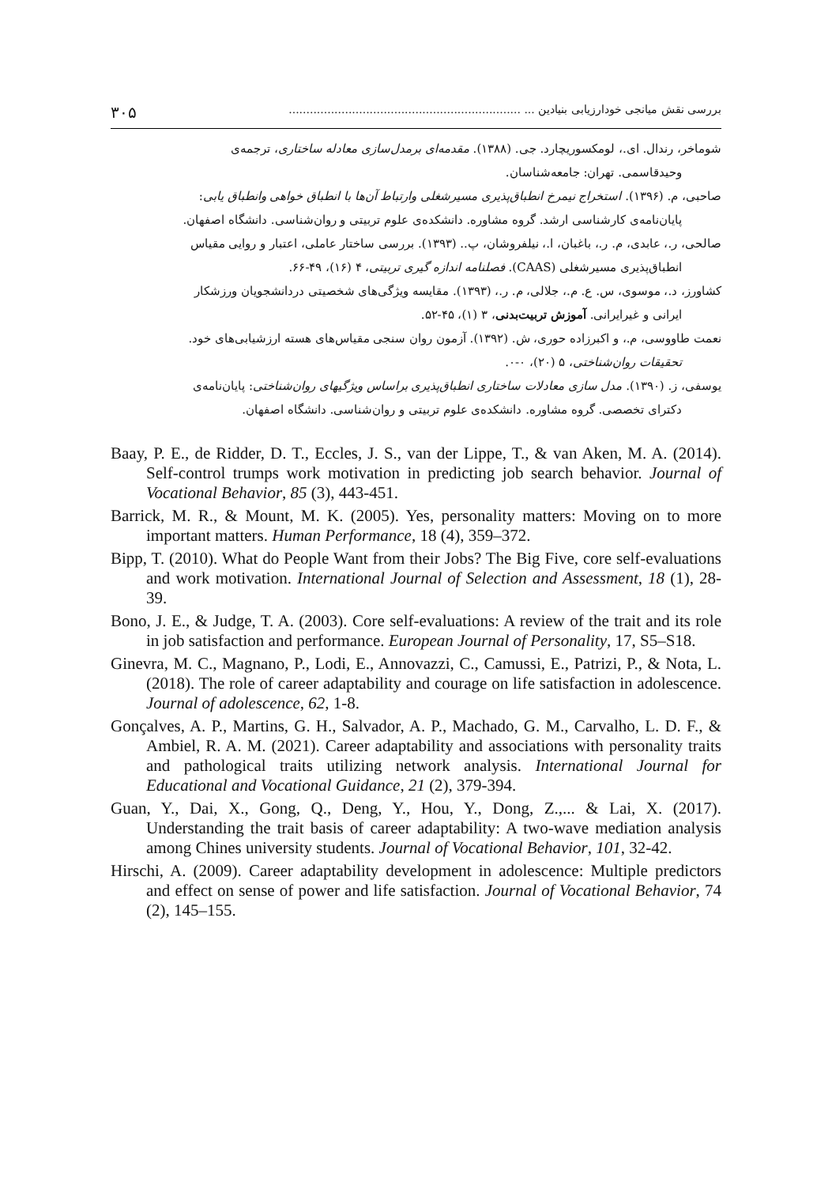بررسی نقش میانجی خودارزیابی بنیادین ... .................................................................. ۳۰۵
شوماخر، رندال. ای.، لومکسوریچارد. جی. (۱۳۸۸). مقدمه‌ای برمدل‌سازی معادله ساختاری، ترجمه‌ی
وحیدقاسمی. تهران: جامعه‌شناسان.
صاحبی، م. (۱۳۹۶). استخراج نیمرخ انطباق‌پذیری مسیرشغلی وارتباط آن‌ها با انطباق خواهی وانطباق یابی:
پایان‌نامه‌ی کارشناسی ارشد. گروه مشاوره. دانشکده‌ی علوم تربیتی و روان‌شناسی. دانشگاه اصفهان.
صالحی، ر.، عابدی، م. ر.، باغبان، ا.، نیلفروشان، پ.. (۱۳۹۳). بررسی ساختار عاملی، اعتبار و روایی مقیاس
انطباق‌پذیری مسیرشغلی (CAAS). فصلنامه اندازه گیری تربیتی، ۴ (۱۶)، ۴۹-۶۶.
کشاورز، د.، موسوی، س. ع. م.، جلالی، م. ر.، (۱۳۹۳). مقایسه ویژگی‌های شخصیتی دردانشجویان ورزشکار
ایرانی و غیرایرانی. آموزش تربیت‌بدنی، ۳ (۱)، ۴۵-۵۲.
نعمت طاووسی، م.، و اکبرزاده حوری، ش. (۱۳۹۲). آزمون روان سنجی مقیاس‌های هسته ارزشیابی‌های خود.
تحقیقات روان‌شناختی، ۵ (۲۰)، ۰-۰.
یوسفی، ز. (۱۳۹۰). مدل سازی معادلات ساختاری انطباق‌پذیری براساس ویژگیهای روان‌شناختی: پایان‌نامه‌ی
دکترای تخصصی. گروه مشاوره. دانشکده‌ی علوم تربیتی و روان‌شناسی. دانشگاه اصفهان.
Baay, P. E., de Ridder, D. T., Eccles, J. S., van der Lippe, T., & van Aken, M. A. (2014). Self-control trumps work motivation in predicting job search behavior. Journal of Vocational Behavior, 85 (3), 443-451.
Barrick, M. R., & Mount, M. K. (2005). Yes, personality matters: Moving on to more important matters. Human Performance, 18 (4), 359–372.
Bipp, T. (2010). What do People Want from their Jobs? The Big Five, core self-evaluations and work motivation. International Journal of Selection and Assessment, 18 (1), 28-39.
Bono, J. E., & Judge, T. A. (2003). Core self-evaluations: A review of the trait and its role in job satisfaction and performance. European Journal of Personality, 17, S5–S18.
Ginevra, M. C., Magnano, P., Lodi, E., Annovazzi, C., Camussi, E., Patrizi, P., & Nota, L. (2018). The role of career adaptability and courage on life satisfaction in adolescence. Journal of adolescence, 62, 1-8.
Gonçalves, A. P., Martins, G. H., Salvador, A. P., Machado, G. M., Carvalho, L. D. F., & Ambiel, R. A. M. (2021). Career adaptability and associations with personality traits and pathological traits utilizing network analysis. International Journal for Educational and Vocational Guidance, 21 (2), 379-394.
Guan, Y., Dai, X., Gong, Q., Deng, Y., Hou, Y., Dong, Z.,... & Lai, X. (2017). Understanding the trait basis of career adaptability: A two-wave mediation analysis among Chines university students. Journal of Vocational Behavior, 101, 32-42.
Hirschi, A. (2009). Career adaptability development in adolescence: Multiple predictors and effect on sense of power and life satisfaction. Journal of Vocational Behavior, 74 (2), 145–155.